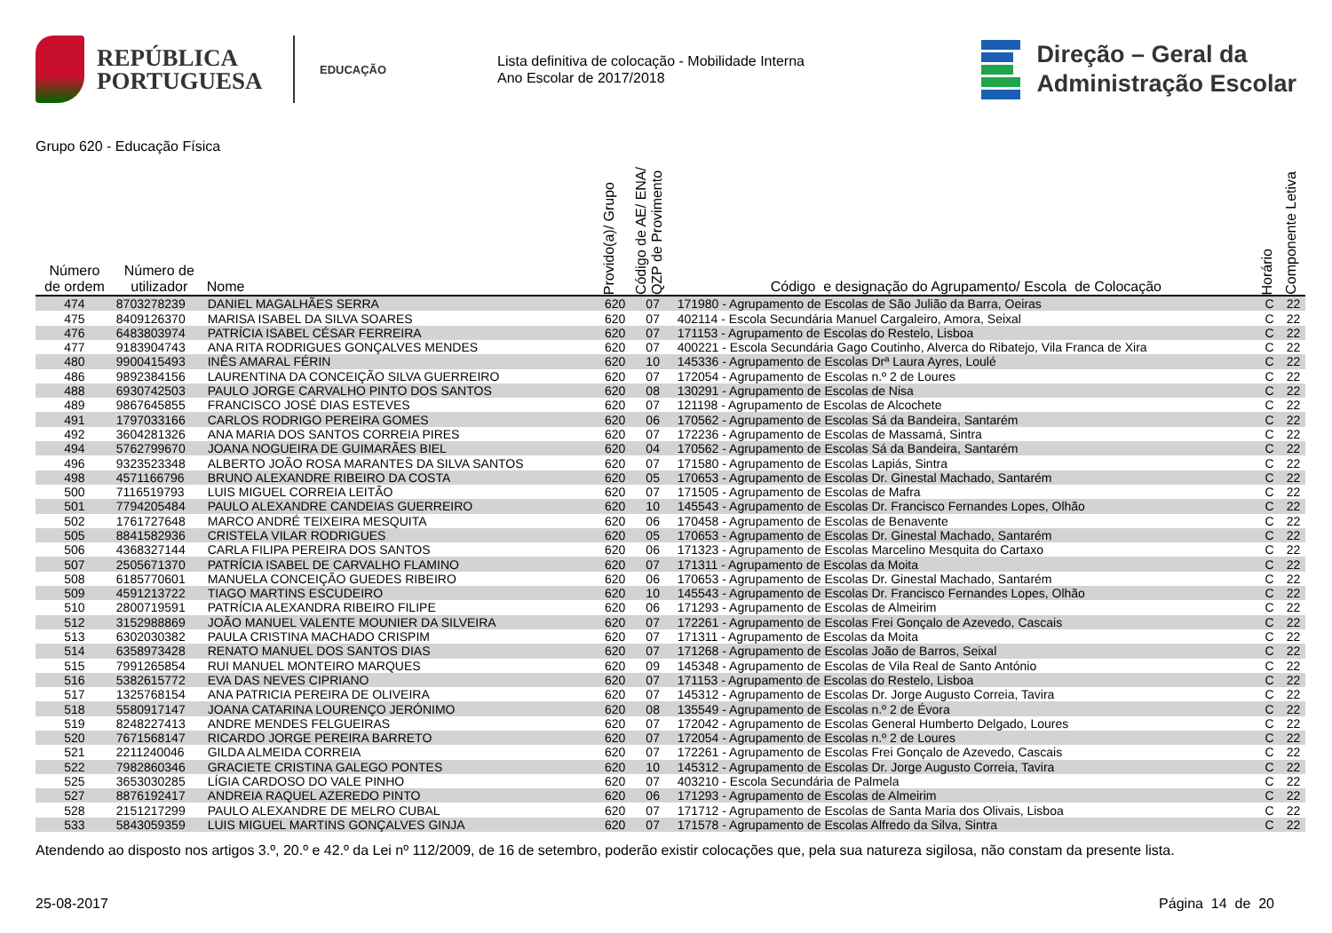REPÚBLICA
PORTUGUESA
EDUCAÇÃO
Lista definitiva de colocação - Mobilidade Interna
Ano Escolar de 2017/2018
Direção – Geral da
Administração Escolar
Grupo 620 - Educação Física
| Número de ordem | Número de utilizador | Nome | Provido(a)/ Grupo | Código de AE/ ENA/ QZP de Provimento | Código e designação do Agrupamento/ Escola de Colocação | Horário | Componente Letiva |
| --- | --- | --- | --- | --- | --- | --- | --- |
| 474 | 8703278239 | DANIEL MAGALHÃES SERRA | 620 | 07 | 171980 - Agrupamento de Escolas de São Julião da Barra, Oeiras | C | 22 |
| 475 | 8409126370 | MARISA ISABEL DA SILVA SOARES | 620 | 07 | 402114 - Escola Secundária Manuel Cargaleiro, Amora, Seixal | C | 22 |
| 476 | 6483803974 | PATRÍCIA ISABEL CÉSAR FERREIRA | 620 | 07 | 171153 - Agrupamento de Escolas do Restelo, Lisboa | C | 22 |
| 477 | 9183904743 | ANA RITA RODRIGUES GONÇALVES MENDES | 620 | 07 | 400221 - Escola Secundária Gago Coutinho, Alverca do Ribatejo, Vila Franca de Xira | C | 22 |
| 480 | 9900415493 | INÊS AMARAL FÉRIN | 620 | 10 | 145336 - Agrupamento de Escolas Drª Laura Ayres, Loulé | C | 22 |
| 486 | 9892384156 | LAURENTINA DA CONCEIÇÃO SILVA GUERREIRO | 620 | 07 | 172054 - Agrupamento de Escolas n.º 2 de Loures | C | 22 |
| 488 | 6930742503 | PAULO JORGE CARVALHO PINTO DOS SANTOS | 620 | 08 | 130291 - Agrupamento de Escolas de Nisa | C | 22 |
| 489 | 9867645855 | FRANCISCO JOSÉ DIAS ESTEVES | 620 | 07 | 121198 - Agrupamento de Escolas de Alcochete | C | 22 |
| 491 | 1797033166 | CARLOS RODRIGO PEREIRA GOMES | 620 | 06 | 170562 - Agrupamento de Escolas Sá da Bandeira, Santarém | C | 22 |
| 492 | 3604281326 | ANA MARIA DOS SANTOS CORREIA PIRES | 620 | 07 | 172236 - Agrupamento de Escolas de Massamá, Sintra | C | 22 |
| 494 | 5762799670 | JOANA NOGUEIRA DE GUIMARÃES BIEL | 620 | 04 | 170562 - Agrupamento de Escolas Sá da Bandeira, Santarém | C | 22 |
| 496 | 9323523348 | ALBERTO JOÃO ROSA MARANTES DA SILVA SANTOS | 620 | 07 | 171580 - Agrupamento de Escolas Lapiás, Sintra | C | 22 |
| 498 | 4571166796 | BRUNO ALEXANDRE RIBEIRO DA COSTA | 620 | 05 | 170653 - Agrupamento de Escolas Dr. Ginestal Machado, Santarém | C | 22 |
| 500 | 7116519793 | LUIS MIGUEL CORREIA LEITÃO | 620 | 07 | 171505 - Agrupamento de Escolas de Mafra | C | 22 |
| 501 | 7794205484 | PAULO ALEXANDRE CANDEIAS GUERREIRO | 620 | 10 | 145543 - Agrupamento de Escolas Dr. Francisco Fernandes Lopes, Olhão | C | 22 |
| 502 | 1761727648 | MARCO ANDRÉ TEIXEIRA MESQUITA | 620 | 06 | 170458 - Agrupamento de Escolas de Benavente | C | 22 |
| 505 | 8841582936 | CRISTELA VILAR RODRIGUES | 620 | 05 | 170653 - Agrupamento de Escolas Dr. Ginestal Machado, Santarém | C | 22 |
| 506 | 4368327144 | CARLA FILIPA PEREIRA DOS SANTOS | 620 | 06 | 171323 - Agrupamento de Escolas Marcelino Mesquita do Cartaxo | C | 22 |
| 507 | 2505671370 | PATRÍCIA ISABEL DE CARVALHO FLAMINO | 620 | 07 | 171311 - Agrupamento de Escolas da Moita | C | 22 |
| 508 | 6185770601 | MANUELA CONCEIÇÃO GUEDES RIBEIRO | 620 | 06 | 170653 - Agrupamento de Escolas Dr. Ginestal Machado, Santarém | C | 22 |
| 509 | 4591213722 | TIAGO MARTINS ESCUDEIRO | 620 | 10 | 145543 - Agrupamento de Escolas Dr. Francisco Fernandes Lopes, Olhão | C | 22 |
| 510 | 2800719591 | PATRÍCIA ALEXANDRA RIBEIRO FILIPE | 620 | 06 | 171293 - Agrupamento de Escolas de Almeirim | C | 22 |
| 512 | 3152988869 | JOÃO MANUEL VALENTE MOUNIER DA SILVEIRA | 620 | 07 | 172261 - Agrupamento de Escolas Frei Gonçalo de Azevedo, Cascais | C | 22 |
| 513 | 6302030382 | PAULA CRISTINA MACHADO CRISPIM | 620 | 07 | 171311 - Agrupamento de Escolas da Moita | C | 22 |
| 514 | 6358973428 | RENATO MANUEL DOS SANTOS DIAS | 620 | 07 | 171268 - Agrupamento de Escolas João de Barros, Seixal | C | 22 |
| 515 | 7991265854 | RUI MANUEL MONTEIRO MARQUES | 620 | 09 | 145348 - Agrupamento de Escolas de Vila Real de Santo António | C | 22 |
| 516 | 5382615772 | EVA DAS NEVES CIPRIANO | 620 | 07 | 171153 - Agrupamento de Escolas do Restelo, Lisboa | C | 22 |
| 517 | 1325768154 | ANA PATRICIA PEREIRA DE OLIVEIRA | 620 | 07 | 145312 - Agrupamento de Escolas Dr. Jorge Augusto Correia, Tavira | C | 22 |
| 518 | 5580917147 | JOANA CATARINA LOURENÇO JERÓNIMO | 620 | 08 | 135549 - Agrupamento de Escolas n.º 2 de Évora | C | 22 |
| 519 | 8248227413 | ANDRE MENDES FELGUEIRAS | 620 | 07 | 172042 - Agrupamento de Escolas General Humberto Delgado, Loures | C | 22 |
| 520 | 7671568147 | RICARDO JORGE PEREIRA BARRETO | 620 | 07 | 172054 - Agrupamento de Escolas n.º 2 de Loures | C | 22 |
| 521 | 2211240046 | GILDA ALMEIDA CORREIA | 620 | 07 | 172261 - Agrupamento de Escolas Frei Gonçalo de Azevedo, Cascais | C | 22 |
| 522 | 7982860346 | GRACIETE CRISTINA GALEGO PONTES | 620 | 10 | 145312 - Agrupamento de Escolas Dr. Jorge Augusto Correia, Tavira | C | 22 |
| 525 | 3653030285 | LÍGIA CARDOSO DO VALE PINHO | 620 | 07 | 403210 - Escola Secundária de Palmela | C | 22 |
| 527 | 8876192417 | ANDREIA RAQUEL AZEREDO PINTO | 620 | 06 | 171293 - Agrupamento de Escolas de Almeirim | C | 22 |
| 528 | 2151217299 | PAULO ALEXANDRE DE MELRO CUBAL | 620 | 07 | 171712 - Agrupamento de Escolas de Santa Maria dos Olivais, Lisboa | C | 22 |
| 533 | 5843059359 | LUIS MIGUEL MARTINS GONÇALVES GINJA | 620 | 07 | 171578 - Agrupamento de Escolas Alfredo da Silva, Sintra | C | 22 |
Atendendo ao disposto nos artigos 3.º, 20.º e 42.º da Lei nº 112/2009, de 16 de setembro, poderão existir colocações que, pela sua natureza sigilosa, não constam da presente lista.
25-08-2017 Página 14 de 20